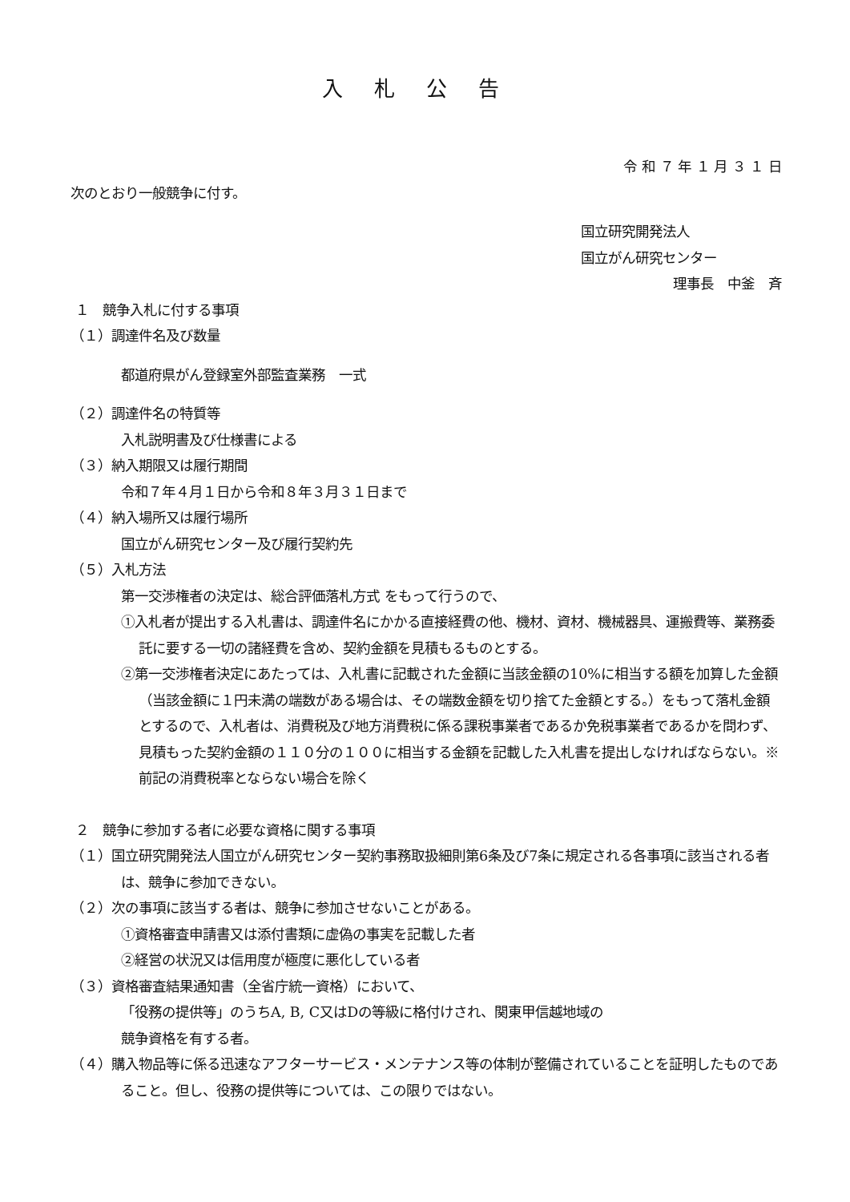入札公告
令 和 ７ 年 １ 月 ３ １ 日
次のとおり一般競争に付す。
国立研究開発法人
国立がん研究センター
理事長　中釜　斉
１　競争入札に付する事項
（１）調達件名及び数量
都道府県がん登録室外部監査業務　一式
（２）調達件名の特質等
入札説明書及び仕様書による
（３）納入期限又は履行期間
令和７年４月１日から令和８年３月３１日まで
（４）納入場所又は履行場所
国立がん研究センター及び履行契約先
（５）入札方法
第一交渉権者の決定は、総合評価落札方式 をもって行うので、
①入札者が提出する入札書は、調達件名にかかる直接経費の他、機材、資材、機械器具、運搬費等、業務委託に要する一切の諸経費を含め、契約金額を見積もるものとする。
②第一交渉権者決定にあたっては、入札書に記載された金額に当該金額の10%に相当する額を加算した金額（当該金額に１円未満の端数がある場合は、その端数金額を切り捨てた金額とする。）をもって落札金額とするので、入札者は、消費税及び地方消費税に係る課税事業者であるか免税事業者であるかを問わず、見積もった契約金額の１１０分の１００に相当する金額を記載した入札書を提出しなければならない。※前記の消費税率とならない場合を除く
２　競争に参加する者に必要な資格に関する事項
（１）国立研究開発法人国立がん研究センター契約事務取扱細則第6条及び7条に規定される各事項に該当される者は、競争に参加できない。
（２）次の事項に該当する者は、競争に参加させないことがある。
①資格審査申請書又は添付書類に虚偽の事実を記載した者
②経営の状況又は信用度が極度に悪化している者
（３）資格審査結果通知書（全省庁統一資格）において、
「役務の提供等」のうちA, B, C又はDの等級に格付けされ、関東甲信越地域の
競争資格を有する者。
（４）購入物品等に係る迅速なアフターサービス・メンテナンス等の体制が整備されていることを証明したものであること。但し、役務の提供等については、この限りではない。